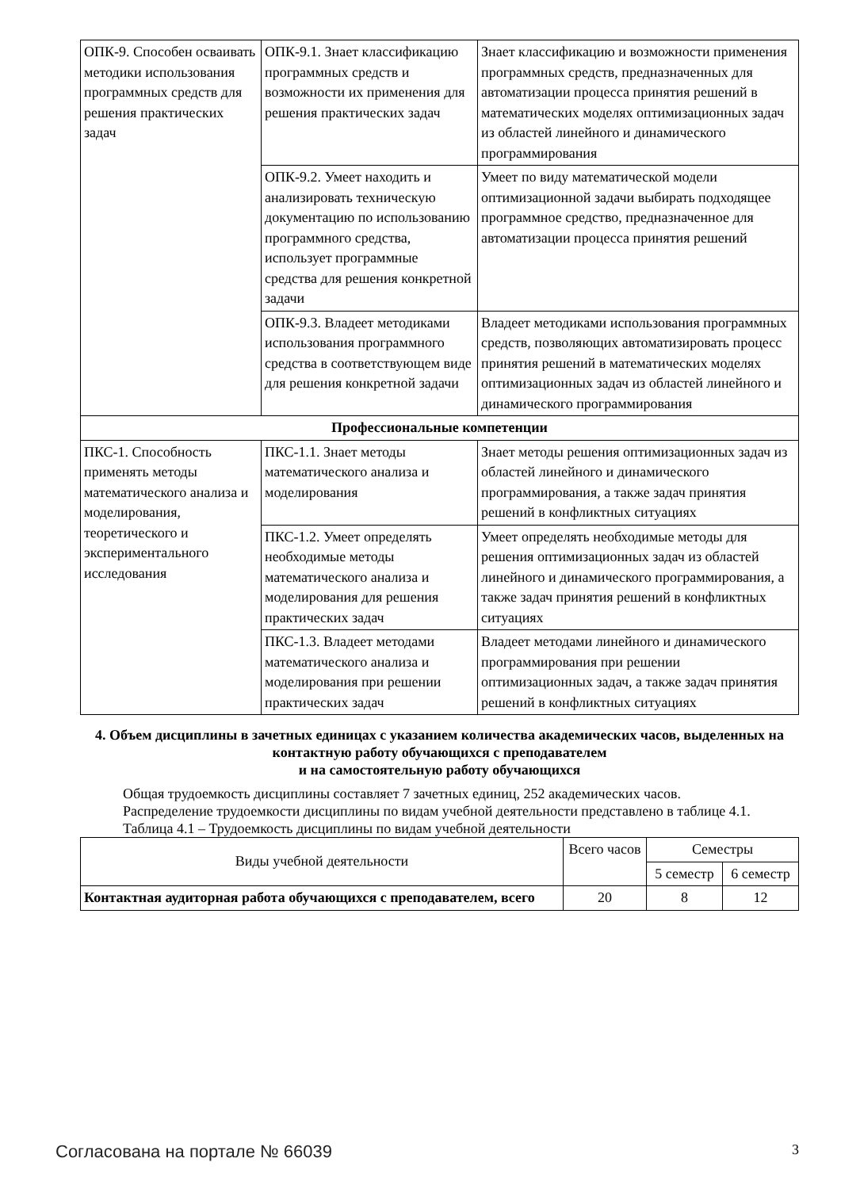| ОПК-9. Способен осваивать методики использования программных средств для решения практических задач | ОПК-9.1. Знает классификацию программных средств и возможности их применения для решения практических задач | Знает классификацию и возможности применения программных средств, предназначенных для автоматизации процесса принятия решений в математических моделях оптимизационных задач из областей линейного и динамического программирования |
| | ОПК-9.2. Умеет находить и анализировать техническую документацию по использованию программного средства, использует программные средства для решения конкретной задачи | Умеет по виду математической модели оптимизационной задачи выбирать подходящее программное средство, предназначенное для автоматизации процесса принятия решений |
| | ОПК-9.3. Владеет методиками использования программного средства в соответствующем виде для решения конкретной задачи | Владеет методиками использования программных средств, позволяющих автоматизировать процесс принятия решений в математических моделях оптимизационных задач из областей линейного и динамического программирования |
| Профессиональные компетенции | | |
| ПКС-1. Способность применять методы математического анализа и моделирования, теоретического и экспериментального исследования | ПКС-1.1. Знает методы математического анализа и моделирования | Знает методы решения оптимизационных задач из областей линейного и динамического программирования, а также задач принятия решений в конфликтных ситуациях |
| | ПКС-1.2. Умеет определять необходимые методы математического анализа и моделирования для решения практических задач | Умеет определять необходимые методы для решения оптимизационных задач из областей линейного и динамического программирования, а также задач принятия решений в конфликтных ситуациях |
| | ПКС-1.3. Владеет методами математического анализа и моделирования при решении практических задач | Владеет методами линейного и динамического программирования при решении оптимизационных задач, а также задач принятия решений в конфликтных ситуациях |
4. Объем дисциплины в зачетных единицах с указанием количества академических часов, выделенных на контактную работу обучающихся с преподавателем
и на самостоятельную работу обучающихся
Общая трудоемкость дисциплины составляет 7 зачетных единиц, 252 академических часов.
Распределение трудоемкости дисциплины по видам учебной деятельности представлено в таблице 4.1.
Таблица 4.1 – Трудоемкость дисциплины по видам учебной деятельности
| Виды учебной деятельности | Всего часов | Семестры | |
| --- | --- | --- | --- |
| | | 5 семестр | 6 семестр |
| Контактная аудиторная работа обучающихся с преподавателем, всего | 20 | 8 | 12 |
Согласована на портале № 66039 3